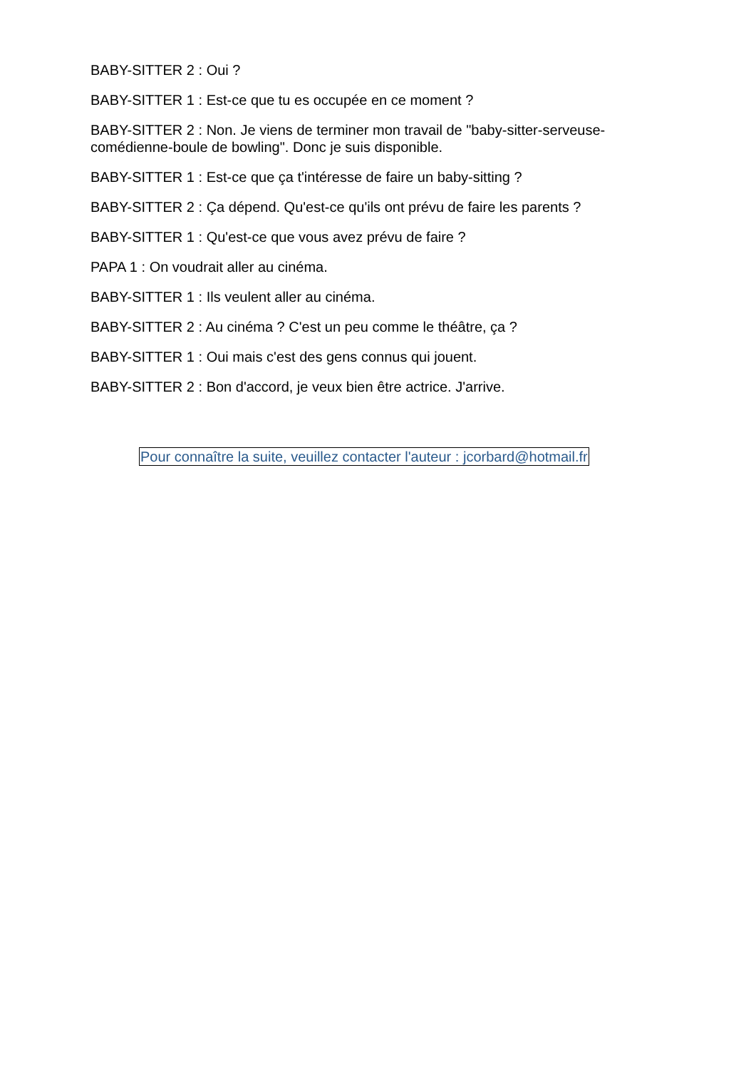BABY-SITTER 2 : Oui ?
BABY-SITTER 1 : Est-ce que tu es occupée en ce moment ?
BABY-SITTER 2 : Non. Je viens de terminer mon travail de "baby-sitter-serveuse-comédienne-boule de bowling". Donc je suis disponible.
BABY-SITTER 1 : Est-ce que ça t'intéresse de faire un baby-sitting ?
BABY-SITTER 2 : Ça dépend. Qu'est-ce qu'ils ont prévu de faire les parents ?
BABY-SITTER 1 : Qu'est-ce que vous avez prévu de faire ?
PAPA 1 : On voudrait aller au cinéma.
BABY-SITTER 1 : Ils veulent aller au cinéma.
BABY-SITTER 2 : Au cinéma ? C'est un peu comme le théâtre, ça ?
BABY-SITTER 1 : Oui mais c'est des gens connus qui jouent.
BABY-SITTER 2 : Bon d'accord, je veux bien être actrice. J'arrive.
Pour connaître la suite, veuillez contacter l'auteur : jcorbard@hotmail.fr